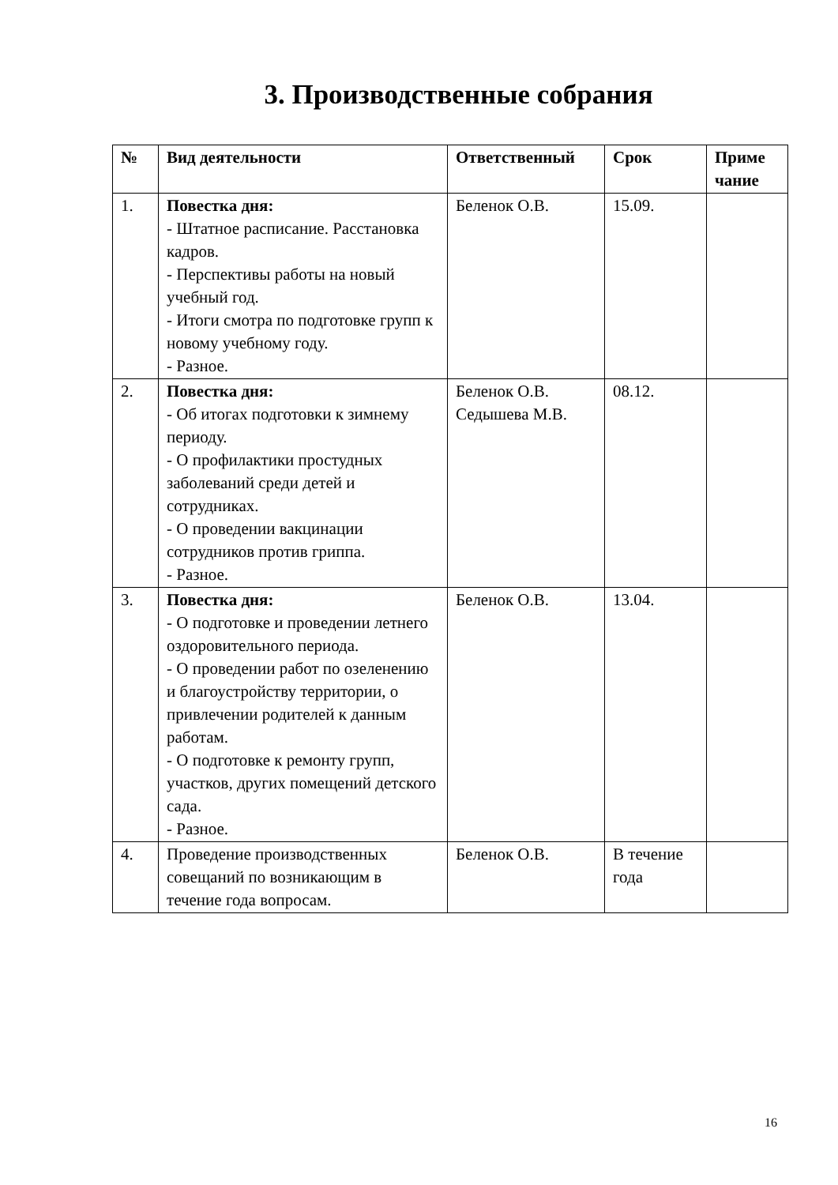3. Производственные собрания
| № | Вид деятельности | Ответственный | Срок | Приме чание |
| --- | --- | --- | --- | --- |
| 1. | Повестка дня: - Штатное расписание. Расстановка кадров. - Перспективы работы на новый учебный год. - Итоги смотра по подготовке групп к новому учебному году. - Разное. | Беленок О.В. | 15.09. | |
| 2. | Повестка дня: - Об итогах подготовки к зимнему периоду. - О профилактики простудных заболеваний среди детей и сотрудниках. - О проведении вакцинации сотрудников против гриппа. - Разное. | Беленок О.В. Седышева М.В. | 08.12. | |
| 3. | Повестка дня: - О подготовке и проведении летнего оздоровительного периода. - О проведении работ по озеленению и благоустройству территории, о привлечении родителей к данным работам. - О подготовке к ремонту групп, участков, других помещений детского сада. - Разное. | Беленок О.В. | 13.04. | |
| 4. | Проведение производственных совещаний по возникающим в течение года вопросам. | Беленок О.В. | В течение года | |
16